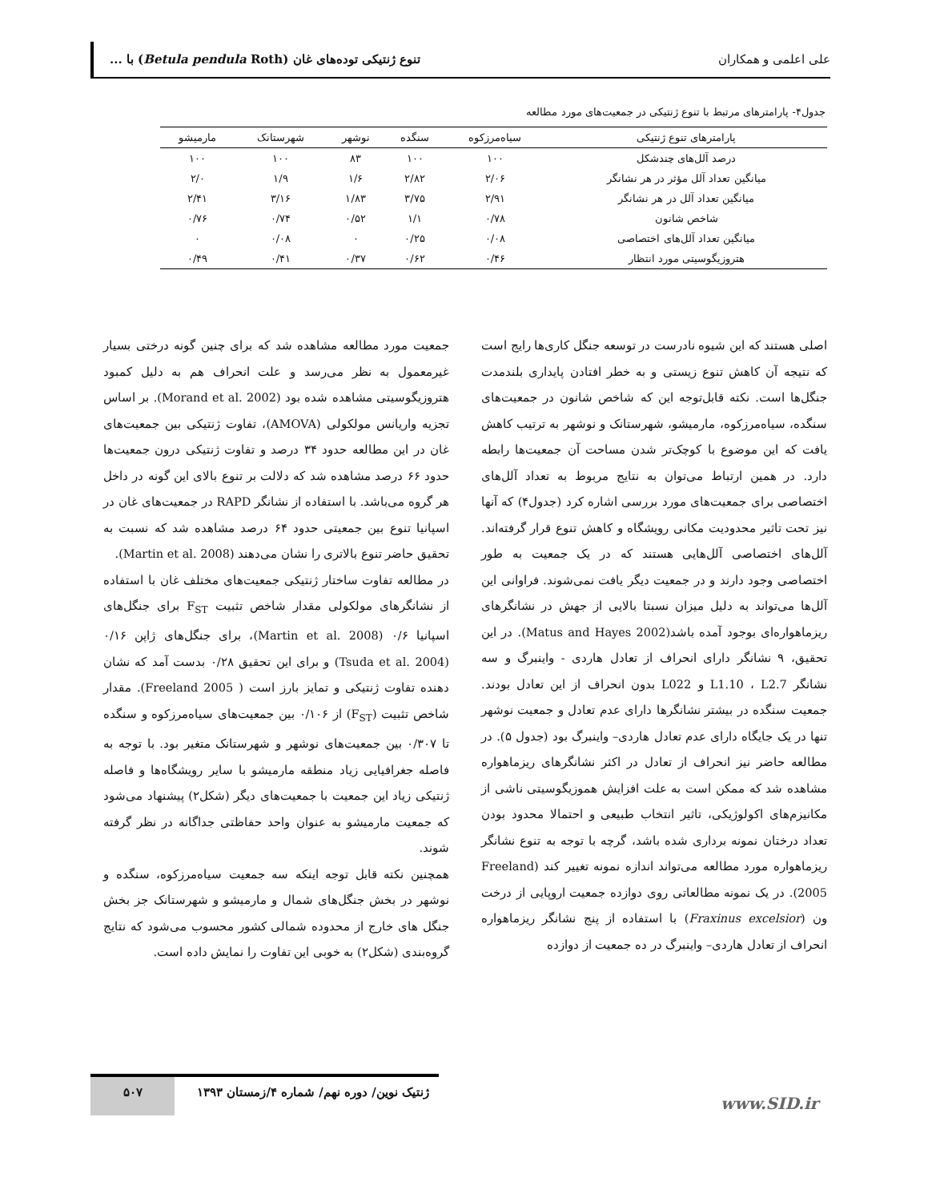علی اعلمی و همکاران تنوع ژنتیکی توده‌های غان (Betula pendula Roth) با ...
جدول۴- پارامترهای مرتبط با تنوع ژنتیکی در جمعیت‌های مورد مطالعه
| پارامترهای تنوع ژنتیکی | سیاه‌مرزکوه | سنگده | نوشهر | شهرستانک | مارمیشو |
| --- | --- | --- | --- | --- | --- |
| درصد آلل‌های چندشکل | ۱۰۰ | ۱۰۰ | ۸۳ | ۱۰۰ | ۱۰۰ |
| میانگین تعداد آلل مؤثر در هر نشانگر | ۲/۰۶ | ۲/۸۲ | ۱/۶ | ۱/۹ | ۲/۰ |
| میانگین تعداد آلل در هر نشانگر | ۲/۹۱ | ۳/۷۵ | ۱/۸۳ | ۳/۱۶ | ۲/۴۱ |
| شاخص شانون | ۰/۷۸ | ۱/۱ | ۰/۵۲ | ۰/۷۴ | ۰/۷۶ |
| میانگین تعداد آلل‌های اختصاصی | ۰/۰۸ | ۰/۲۵ | ۰ | ۰/۰۸ | ۰ |
| هتروزیگوسیتی مورد انتظار | ۰/۴۶ | ۰/۶۲ | ۰/۳۷ | ۰/۴۱ | ۰/۴۹ |
اصلی هستند که این شیوه نادرست در توسعه جنگل کاری‌ها رایج است که نتیجه آن کاهش تنوع زیستی و به خطر افتادن پایداری بلندمدت جنگل‌ها است. نکته قابل‌توجه این که شاخص شانون در جمعیت‌های سنگده، سیاه‌مرزکوه، مارمیشو، شهرستانک و نوشهر به ترتیب کاهش یافت که این موضوع با کوچک‌تر شدن مساحت آن جمعیت‌ها رابطه دارد. در همین ارتباط می‌توان به نتایج مربوط به تعداد آلل‌های اختصاصی برای جمعیت‌های مورد بررسی اشاره کرد (جدول۴) که آنها نیز تحت تاثیر محدودیت مکانی رویشگاه و کاهش تنوع قرار گرفته‌اند. آلل‌های اختصاصی آلل‌هایی هستند که در یک جمعیت به طور اختصاصی وجود دارند و در جمعیت دیگر یافت نمی‌شوند. فراوانی این آلل‌ها می‌تواند به دلیل میزان نسبتا بالایی از جهش در نشانگرهای ریزماهواره‌ای بوجود آمده باشد(Matus and Hayes 2002). در این تحقیق، ۹ نشانگر دارای انحراف از تعادل هاردی - واینبرگ و سه نشانگر L1.10 ، L2.7 و L022 بدون انحراف از این تعادل بودند. جمعیت سنگده در بیشتر نشانگرها دارای عدم تعادل و جمعیت نوشهر تنها در یک جایگاه دارای عدم تعادل هاردی– واینبرگ بود (جدول ۵). در مطالعه حاضر نیز انحراف از تعادل در اکثر نشانگرهای ریزماهواره مشاهده شد که ممکن است به علت افزایش هموزیگوسیتی ناشی از مکانیزم‌های اکولوژیکی، تاثیر انتخاب طبیعی و احتمالا محدود بودن تعداد درختان نمونه برداری شده باشد، گرچه با توجه به تنوع نشانگر ریزماهواره مورد مطالعه می‌تواند اندازه نمونه تغییر کند (Freeland 2005). در یک نمونه مطالعاتی روی دوازده جمعیت اروپایی از درخت ون (Fraxinus excelsior) با استفاده از پنج نشانگر ریزماهواره انحراف از تعادل هاردی– واینبرگ در ده جمعیت از دوازده
جمعیت مورد مطالعه مشاهده شد که برای چنین گونه درختی بسیار غیرمعمول به نظر می‌رسد و علت انحراف هم به دلیل کمبود هتروزیگوسیتی مشاهده شده بود (Morand et al. 2002). بر اساس تجزیه واریانس مولکولی (AMOVA)، تفاوت ژنتیکی بین جمعیت‌های غان در این مطالعه حدود ۳۴ درصد و تفاوت ژنتیکی درون جمعیت‌ها حدود ۶۶ درصد مشاهده شد که دلالت بر تنوع بالای این گونه در داخل هر گروه می‌باشد. با استفاده از نشانگر RAPD در جمعیت‌های غان در اسپانیا تنوع بین جمعیتی حدود ۶۴ درصد مشاهده شد که نسبت به تحقیق حاضر تنوع بالاتری را نشان می‌دهند (Martin et al. 2008).
در مطالعه تفاوت ساختار ژنتیکی جمعیت‌های مختلف غان با استفاده از نشانگرهای مولکولی مقدار شاخص تثبیت F<sub>ST</sub> برای جنگل‌های اسپانیا ۰/۶ (Martin et al. 2008)، برای جنگل‌های ژاپن ۰/۱۶ (Tsuda et al. 2004) و برای این تحقیق ۰/۲۸ بدست آمد که نشان دهنده تفاوت ژنتیکی و تمایز بارز است ( Freeland 2005). مقدار شاخص تثبیت (F<sub>ST</sub>) از ۰/۱۰۶ بین جمعیت‌های سیاه‌مرزکوه و سنگده تا ۰/۳۰۷ بین جمعیت‌های نوشهر و شهرستانک متغیر بود. با توجه به فاصله جغرافیایی زیاد منطقه مارمیشو با سایر رویشگاه‌ها و فاصله ژنتیکی زیاد این جمعیت با جمعیت‌های دیگر (شکل۲) پیشنهاد می‌شود که جمعیت مارمیشو به عنوان واحد حفاظتی جداگانه در نظر گرفته شوند.
همچنین نکته قابل توجه اینکه سه جمعیت سیاه‌مرزکوه، سنگده و نوشهر در بخش جنگل‌های شمال و مارمیشو و شهرستانک جز بخش جنگل های خارج از محدوده شمالی کشور محسوب می‌شود که نتایج گروه‌بندی (شکل۲) به خوبی این تفاوت را نمایش داده است.
ژنتیک نوین/ دوره نهم/ شماره ۴/زمستان ۱۳۹۳
۵۰۷
www.SID.ir